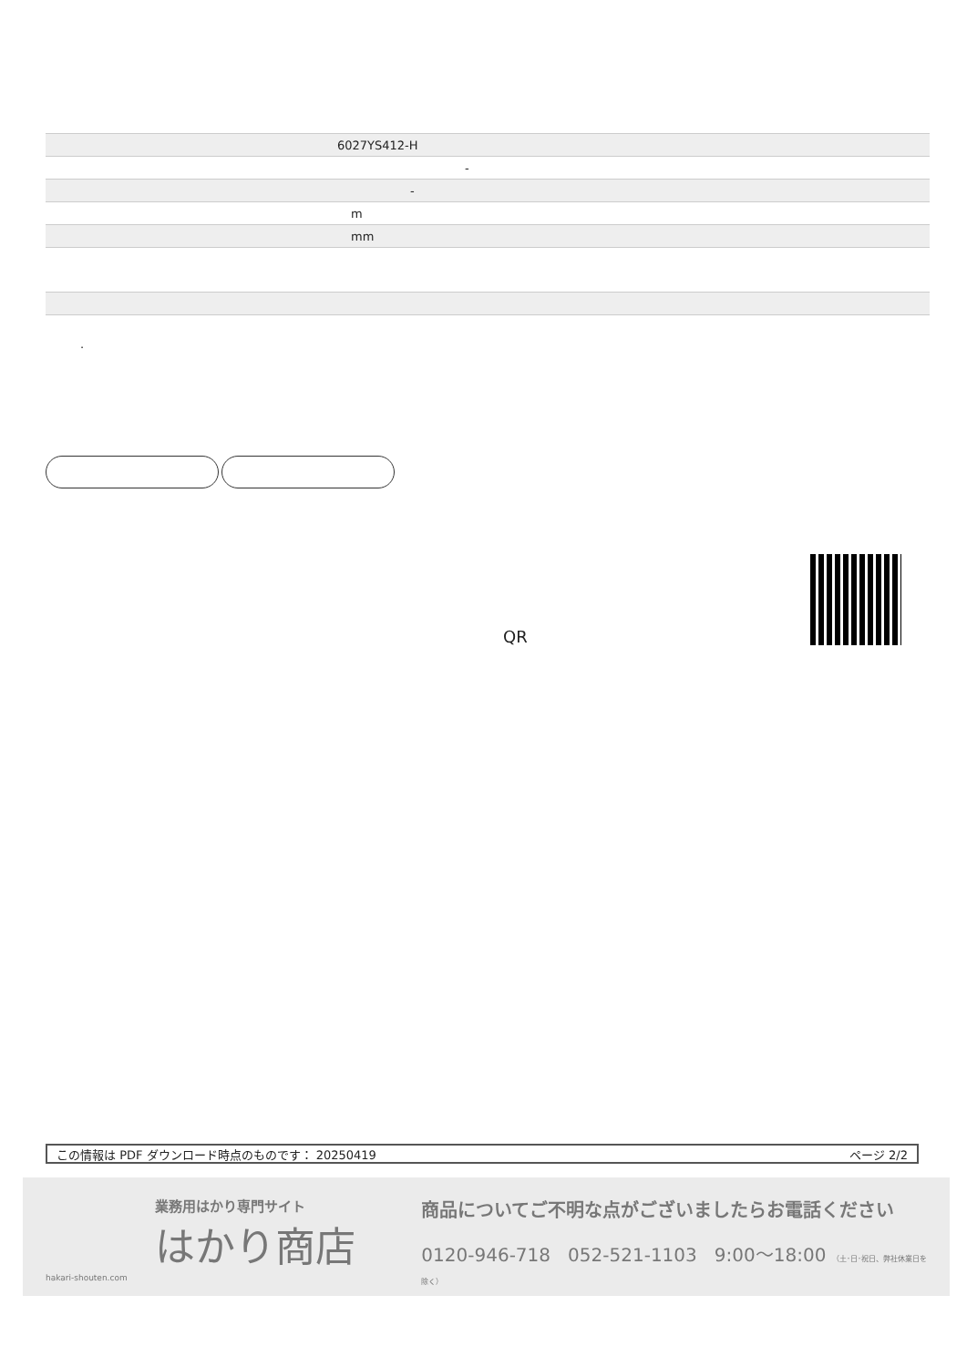| 6027YS412-H |
| - |
| - |
| m |
| mm |
.
QR
この情報は PDF ダウンロード時点のものです： 20250419 ページ 2/2
業務用はかり専門サイト
はかり商店
hakari-shouten.com
商品についてご不明な点がございましたらお電話ください
0120-946-718 052-521-1103 9:00〜18:00 （土･日･祝日、弊社休業日を除く）